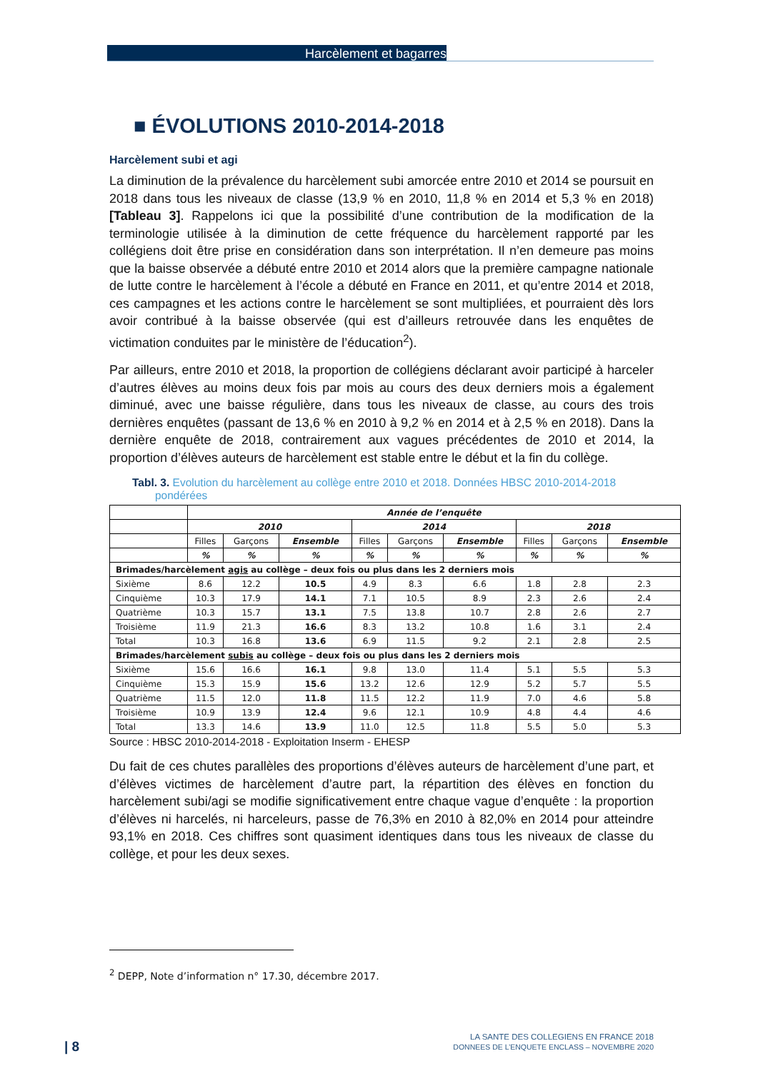Harcèlement et bagarres
■ ÉVOLUTIONS 2010-2014-2018
Harcèlement subi et agi
La diminution de la prévalence du harcèlement subi amorcée entre 2010 et 2014 se poursuit en 2018 dans tous les niveaux de classe (13,9 % en 2010, 11,8 % en 2014 et 5,3 % en 2018) [Tableau 3]. Rappelons ici que la possibilité d’une contribution de la modification de la terminologie utilisée à la diminution de cette fréquence du harcèlement rapporté par les collégiens doit être prise en considération dans son interprétation. Il n’en demeure pas moins que la baisse observée a débuté entre 2010 et 2014 alors que la première campagne nationale de lutte contre le harcèlement à l’école a débuté en France en 2011, et qu’entre 2014 et 2018, ces campagnes et les actions contre le harcèlement se sont multipliées, et pourraient dès lors avoir contribué à la baisse observée (qui est d’ailleurs retrouvée dans les enquêtes de victimation conduites par le ministère de l’éducation<sup>2</sup>).
Par ailleurs, entre 2010 et 2018, la proportion de collégiens déclarant avoir participé à harceler d’autres élèves au moins deux fois par mois au cours des deux derniers mois a également diminué, avec une baisse régulière, dans tous les niveaux de classe, au cours des trois dernières enquêtes (passant de 13,6 % en 2010 à 9,2 % en 2014 et à 2,5 % en 2018). Dans la dernière enquête de 2018, contrairement aux vagues précédentes de 2010 et 2014, la proportion d’élèves auteurs de harcèlement est stable entre le début et la fin du collège.
Tabl. 3. Evolution du harcèlement au collège entre 2010 et 2018. Données HBSC 2010-2014-2018 pondérées
| | Année de l’enquête | | | | | | | | |
| | 2010 | | | 2014 | | | 2018 | | |
| | Filles | Garçons | Ensemble | Filles | Garçons | Ensemble | Filles | Garçons | Ensemble |
| | % | % | % | % | % | % | % | % | % |
| Brimades/harcèlement agis au collège – deux fois ou plus dans les 2 derniers mois | | | | | | | | | |
| Sixième | 8.6 | 12.2 | 10.5 | 4.9 | 8.3 | 6.6 | 1.8 | 2.8 | 2.3 |
| Cinquième | 10.3 | 17.9 | 14.1 | 7.1 | 10.5 | 8.9 | 2.3 | 2.6 | 2.4 |
| Quatrième | 10.3 | 15.7 | 13.1 | 7.5 | 13.8 | 10.7 | 2.8 | 2.6 | 2.7 |
| Troisième | 11.9 | 21.3 | 16.6 | 8.3 | 13.2 | 10.8 | 1.6 | 3.1 | 2.4 |
| Total | 10.3 | 16.8 | 13.6 | 6.9 | 11.5 | 9.2 | 2.1 | 2.8 | 2.5 |
| Brimades/harcèlement subis au collège – deux fois ou plus dans les 2 derniers mois | | | | | | | | | |
| Sixième | 15.6 | 16.6 | 16.1 | 9.8 | 13.0 | 11.4 | 5.1 | 5.5 | 5.3 |
| Cinquième | 15.3 | 15.9 | 15.6 | 13.2 | 12.6 | 12.9 | 5.2 | 5.7 | 5.5 |
| Quatrième | 11.5 | 12.0 | 11.8 | 11.5 | 12.2 | 11.9 | 7.0 | 4.6 | 5.8 |
| Troisième | 10.9 | 13.9 | 12.4 | 9.6 | 12.1 | 10.9 | 4.8 | 4.4 | 4.6 |
| Total | 13.3 | 14.6 | 13.9 | 11.0 | 12.5 | 11.8 | 5.5 | 5.0 | 5.3 |
Source : HBSC 2010-2014-2018 - Exploitation Inserm - EHESP
Du fait de ces chutes parallèles des proportions d’élèves auteurs de harcèlement d’une part, et d’élèves victimes de harcèlement d’autre part, la répartition des élèves en fonction du harcèlement subi/agi se modifie significativement entre chaque vague d’enquête : la proportion d’élèves ni harcelés, ni harceleurs, passe de 76,3% en 2010 à 82,0% en 2014 pour atteindre 93,1% en 2018. Ces chiffres sont quasiment identiques dans tous les niveaux de classe du collège, et pour les deux sexes.
<sup>2</sup> DEPP, Note d’information n° 17.30, décembre 2017.
| 8
LA SANTE DES COLLEGIENS EN FRANCE 2018
DONNEES DE L’ENQUETE ENCLASS – NOVEMBRE 2020